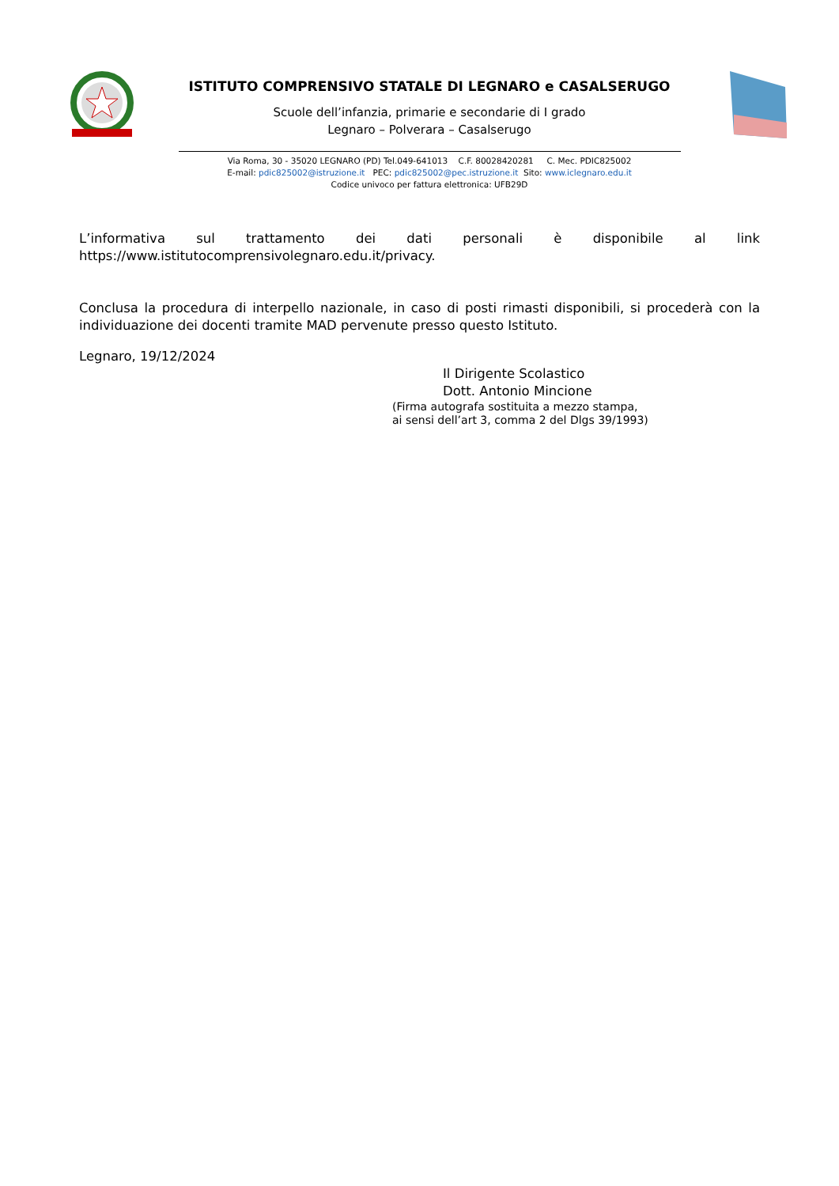ISTITUTO COMPRENSIVO STATALE DI LEGNARO e CASALSERUGO
Scuole dell’infanzia, primarie e secondarie di I grado
Legnaro – Polverara – Casalserugo
Via Roma, 30 - 35020 LEGNARO (PD) Tel.049-641013 C.F. 80028420281 C. Mec. PDIC825002
E-mail: pdic825002@istruzione.it PEC: pdic825002@pec.istruzione.it Sito: www.iclegnaro.edu.it
Codice univoco per fattura elettronica: UFB29D
L’informativa sul trattamento dei dati personali è disponibile al link
https://www.istitutocomprensivolegnaro.edu.it/privacy.
Conclusa la procedura di interpello nazionale, in caso di posti rimasti disponibili, si procederà con la individuazione dei docenti tramite MAD pervenute presso questo Istituto.
Legnaro, 19/12/2024
Il Dirigente Scolastico
Dott. Antonio Mincione
(Firma autografa sostituita a mezzo stampa,
ai sensi dell’art 3, comma 2 del Dlgs 39/1993)